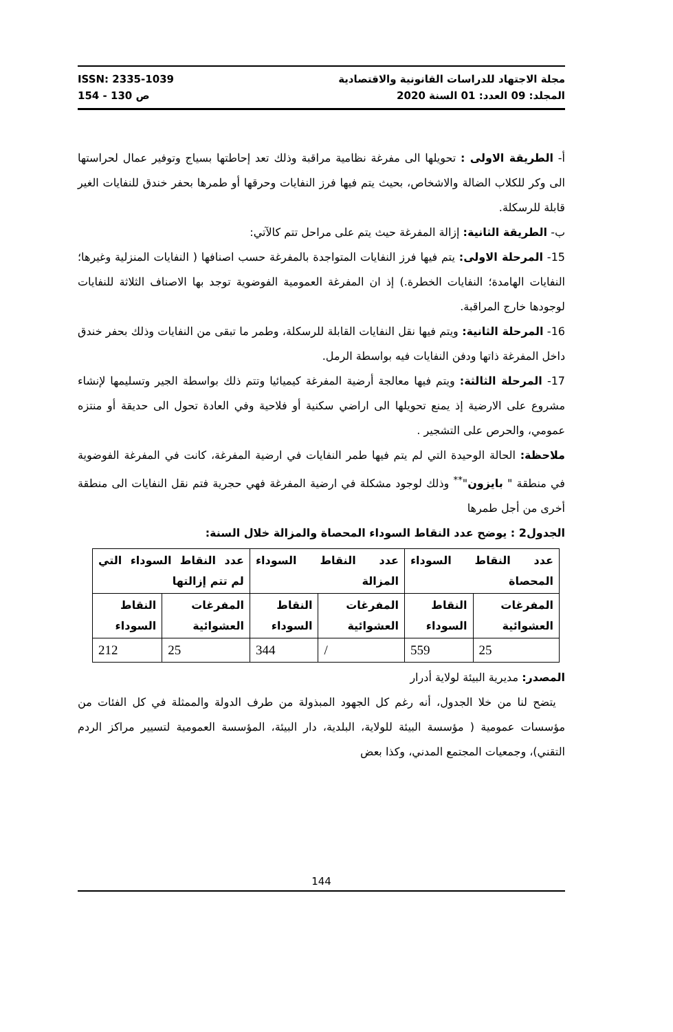ISSN: 2335-1039 مجلة الاجتهاد للدراسات القانونية والاقتصادية
ص 130 - 154 المجلد: 09 العدد: 01 السنة 2020
أ- الطريقة الاولى : تحويلها الى مفرغة نظامية مراقبة وذلك تعد إحاطتها بسياج وتوفير عمال لحراستها الى وكر للكلاب الضالة والاشخاص، بحيث يتم فيها فرز النفايات وحرقها أو طمرها بحفر خندق للنفايات الغير قابلة للرسكلة.
ب- الطريقة الثانية: إزالة المفرغة حيث يتم على مراحل تتم كالآتي:
15- المرحلة الاولى: يتم فيها فرز النفايات المتواجدة بالمفرغة حسب اصنافها ( النفايات المنزلية وغيرها؛ النفايات الهامدة؛ النفايات الخطرة.) إذ ان المفرغة العمومية الفوضوية توجد بها الاصناف الثلاثة للنفايات لوجودها خارج المراقبة.
16- المرحلة الثانية: ويتم فيها نقل النفايات القابلة للرسكلة، وطمر ما تبقى من النفايات وذلك بحفر خندق داخل المفرغة ذاتها ودفن النفايات فيه بواسطة الرمل.
17- المرحلة الثالثة: ويتم فيها معالجة أرضية المفرغة كيميائيا وتتم ذلك بواسطة الجير وتسليمها لإنشاء مشروع على الارضية إذ يمنع تحويلها الى اراضي سكنية أو فلاحية وفي العادة تحول الى حديقة أو منتزه عمومي، والحرص على التشجير .
ملاحظة: الحالة الوحيدة التي لم يتم فيها طمر النفايات في ارضية المفرغة، كانت في المفرغة الفوضوية في منطقة " بايزون"<sup>**</sup> وذلك لوجود مشكلة في ارضية المفرغة فهي حجرية فتم نقل النفايات الى منطقة أخرى من أجل طمرها
الجدول2 : يوضح عدد النقاط السوداء المحصاة والمزالة خلال السنة:
| عدد النقاط السوداء المحصاة | | عدد النقاط السوداء المزالة | | عدد النقاط السوداء التي لم تتم إزالتها | |
| --- | --- | --- | --- | --- | --- |
| المفرغات العشوائية | النقاط السوداء | المفرغات العشوائية | النقاط السوداء | المفرغات العشوائية | النقاط السوداء |
| 25 | 559 | / | 344 | 25 | 212 |
المصدر: مديرية البيئة لولاية أدرار
يتضح لنا من خلا الجدول، أنه رغم كل الجهود المبذولة من طرف الدولة والممثلة في كل الفئات من مؤسسات عمومية ( مؤسسة البيئة للولاية، البلدية، دار البيئة، المؤسسة العمومية لتسيير مراكز الردم التقني)، وجمعيات المجتمع المدني، وكذا بعض
144